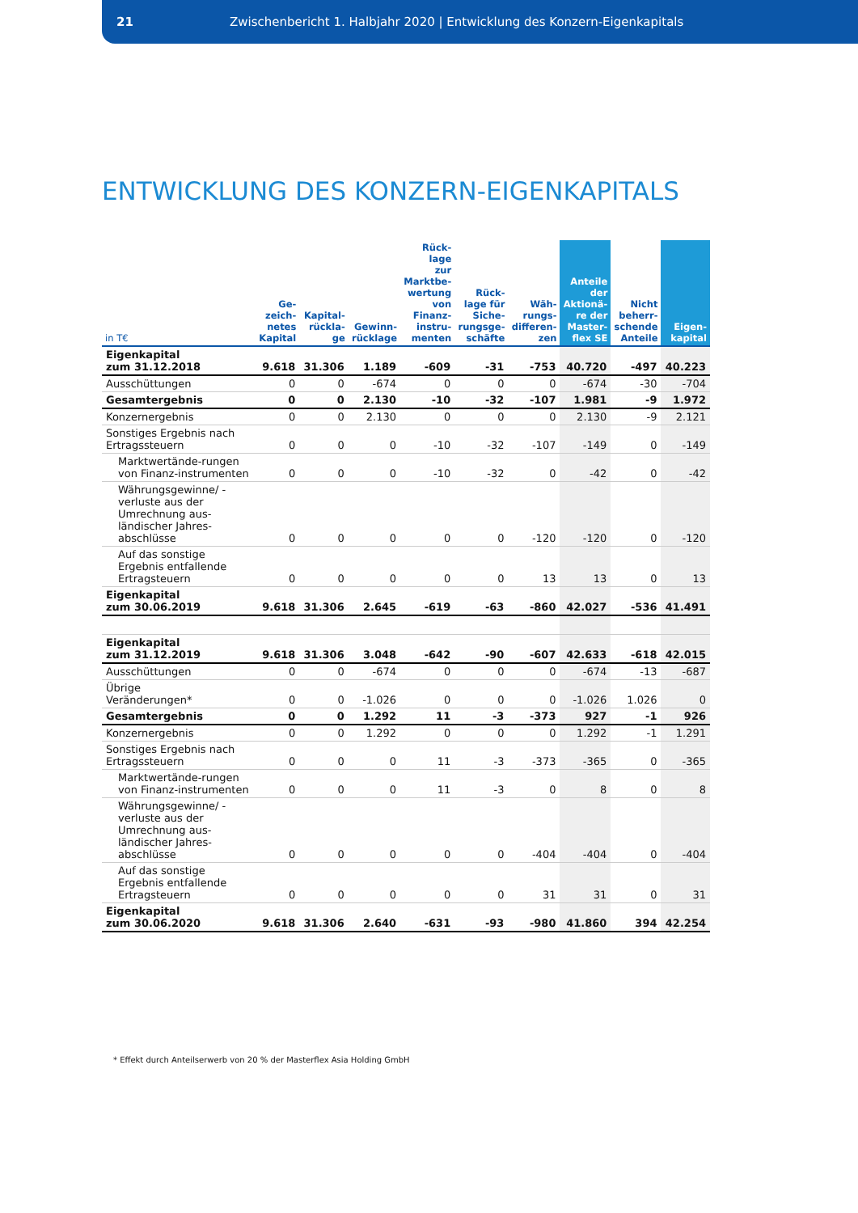21 Zwischenbericht 1. Halbjahr 2020 | Entwicklung des Konzern-Eigenkapitals
ENTWICKLUNG DES KONZERN-EIGENKAPITALS
| in T€ | Ge- zeich- netes Kapital | Kapital- rückla- ge | Gewinn- rücklage | Rück- lage zur Marktbe- wertung von Finanz- instru- menten | Rück- lage für Siche- rungsge- schäfte | Wäh- rungs- differen- zen | Anteile der Aktionä- re der Master- flex SE | Nicht beherr- schende Anteile | Eigen- kapital |
| --- | --- | --- | --- | --- | --- | --- | --- | --- | --- |
| Eigenkapital zum 31.12.2018 | 9.618 | 31.306 | 1.189 | -609 | -31 | -753 | 40.720 | -497 | 40.223 |
| Ausschüttungen | 0 | 0 | -674 | 0 | 0 | 0 | -674 | -30 | -704 |
| Gesamtergebnis | 0 | 0 | 2.130 | -10 | -32 | -107 | 1.981 | -9 | 1.972 |
| Konzernergebnis | 0 | 0 | 2.130 | 0 | 0 | 0 | 2.130 | -9 | 2.121 |
| Sonstiges Ergebnis nach Ertragssteuern | 0 | 0 | 0 | -10 | -32 | -107 | -149 | 0 | -149 |
| Marktwertände-rungen von Finanz-instrumenten | 0 | 0 | 0 | -10 | -32 | 0 | -42 | 0 | -42 |
| Währungsgewinne/ -verluste aus der Umrechnung aus-ländischer Jahres-abschlüsse | 0 | 0 | 0 | 0 | 0 | -120 | -120 | 0 | -120 |
| Auf das sonstige Ergebnis entfallende Ertragsteuern | 0 | 0 | 0 | 0 | 0 | 13 | 13 | 0 | 13 |
| Eigenkapital zum 30.06.2019 | 9.618 | 31.306 | 2.645 | -619 | -63 | -860 | 42.027 | -536 | 41.491 |
| Eigenkapital zum 31.12.2019 | 9.618 | 31.306 | 3.048 | -642 | -90 | -607 | 42.633 | -618 | 42.015 |
| Ausschüttungen | 0 | 0 | -674 | 0 | 0 | 0 | -674 | -13 | -687 |
| Übrige Veränderungen* | 0 | 0 | -1.026 | 0 | 0 | 0 | -1.026 | 1.026 | 0 |
| Gesamtergebnis | 0 | 0 | 1.292 | 11 | -3 | -373 | 927 | -1 | 926 |
| Konzernergebnis | 0 | 0 | 1.292 | 0 | 0 | 0 | 1.292 | -1 | 1.291 |
| Sonstiges Ergebnis nach Ertragssteuern | 0 | 0 | 0 | 11 | -3 | -373 | -365 | 0 | -365 |
| Marktwertände-rungen von Finanz-instrumenten | 0 | 0 | 0 | 11 | -3 | 0 | 8 | 0 | 8 |
| Währungsgewinne/ -verluste aus der Umrechnung aus-ländischer Jahres-abschlüsse | 0 | 0 | 0 | 0 | 0 | -404 | -404 | 0 | -404 |
| Auf das sonstige Ergebnis entfallende Ertragsteuern | 0 | 0 | 0 | 0 | 0 | 31 | 31 | 0 | 31 |
| Eigenkapital zum 30.06.2020 | 9.618 | 31.306 | 2.640 | -631 | -93 | -980 | 41.860 | 394 | 42.254 |
* Effekt durch Anteilserwerb von 20 % der Masterflex Asia Holding GmbH